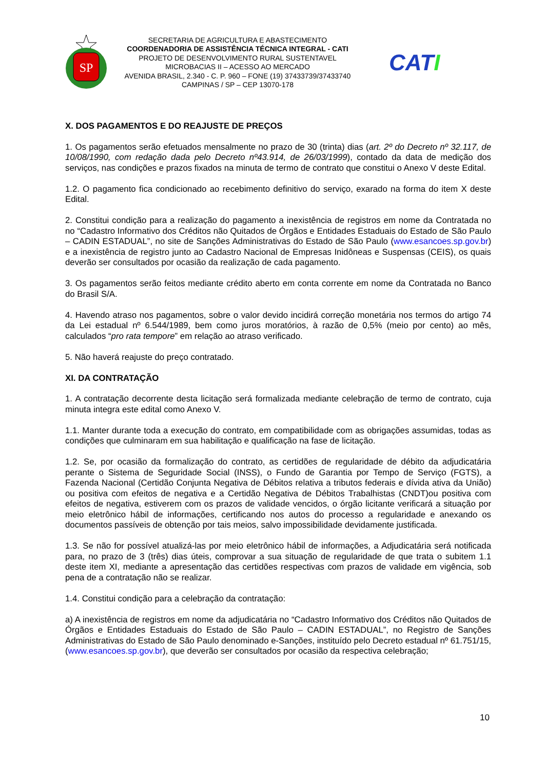SP
SECRETARIA DE AGRICULTURA E ABASTECIMENTO
COORDENADORIA DE ASSISTÊNCIA TÉCNICA INTEGRAL - CATI
PROJETO DE DESENVOLVIMENTO RURAL SUSTENTAVEL
MICROBACIAS II – ACESSO AO MERCADO
AVENIDA BRASIL, 2.340 - C. P. 960 – FONE (19) 37433739/37433740
CAMPINAS / SP – CEP 13070-178
CATI
X. DOS PAGAMENTOS E DO REAJUSTE DE PREÇOS
1. Os pagamentos serão efetuados mensalmente no prazo de 30 (trinta) dias (art. 2º do Decreto nº 32.117, de 10/08/1990, com redação dada pelo Decreto nº43.914, de 26/03/1999), contado da data de medição dos serviços, nas condições e prazos fixados na minuta de termo de contrato que constitui o Anexo V deste Edital.
1.2. O pagamento fica condicionado ao recebimento definitivo do serviço, exarado na forma do item X deste Edital.
2. Constitui condição para a realização do pagamento a inexistência de registros em nome da Contratada no no “Cadastro Informativo dos Créditos não Quitados de Órgãos e Entidades Estaduais do Estado de São Paulo – CADIN ESTADUAL”, no site de Sanções Administrativas do Estado de São Paulo (www.esancoes.sp.gov.br) e a inexistência de registro junto ao Cadastro Nacional de Empresas Inidôneas e Suspensas (CEIS), os quais deverão ser consultados por ocasião da realização de cada pagamento.
3. Os pagamentos serão feitos mediante crédito aberto em conta corrente em nome da Contratada no Banco do Brasil S/A.
4. Havendo atraso nos pagamentos, sobre o valor devido incidirá correção monetária nos termos do artigo 74 da Lei estadual nº 6.544/1989, bem como juros moratórios, à razão de 0,5% (meio por cento) ao mês, calculados “pro rata tempore” em relação ao atraso verificado.
5. Não haverá reajuste do preço contratado.
XI. DA CONTRATAÇÃO
1. A contratação decorrente desta licitação será formalizada mediante celebração de termo de contrato, cuja minuta integra este edital como Anexo V.
1.1. Manter durante toda a execução do contrato, em compatibilidade com as obrigações assumidas, todas as condições que culminaram em sua habilitação e qualificação na fase de licitação.
1.2. Se, por ocasião da formalização do contrato, as certidões de regularidade de débito da adjudicatária perante o Sistema de Seguridade Social (INSS), o Fundo de Garantia por Tempo de Serviço (FGTS), a Fazenda Nacional (Certidão Conjunta Negativa de Débitos relativa a tributos federais e dívida ativa da União) ou positiva com efeitos de negativa e a Certidão Negativa de Débitos Trabalhistas (CNDT)ou positiva com efeitos de negativa, estiverem com os prazos de validade vencidos, o órgão licitante verificará a situação por meio eletrônico hábil de informações, certificando nos autos do processo a regularidade e anexando os documentos passíveis de obtenção por tais meios, salvo impossibilidade devidamente justificada.
1.3. Se não for possível atualizá-las por meio eletrônico hábil de informações, a Adjudicatária será notificada para, no prazo de 3 (três) dias úteis, comprovar a sua situação de regularidade de que trata o subitem 1.1 deste item XI, mediante a apresentação das certidões respectivas com prazos de validade em vigência, sob pena de a contratação não se realizar.
1.4. Constitui condição para a celebração da contratação:
a) A inexistência de registros em nome da adjudicatária no “Cadastro Informativo dos Créditos não Quitados de Órgãos e Entidades Estaduais do Estado de São Paulo – CADIN ESTADUAL”, no Registro de Sanções Administrativas do Estado de São Paulo denominado e-Sanções, instituído pelo Decreto estadual nº 61.751/15, (www.esancoes.sp.gov.br), que deverão ser consultados por ocasião da respectiva celebração;
10